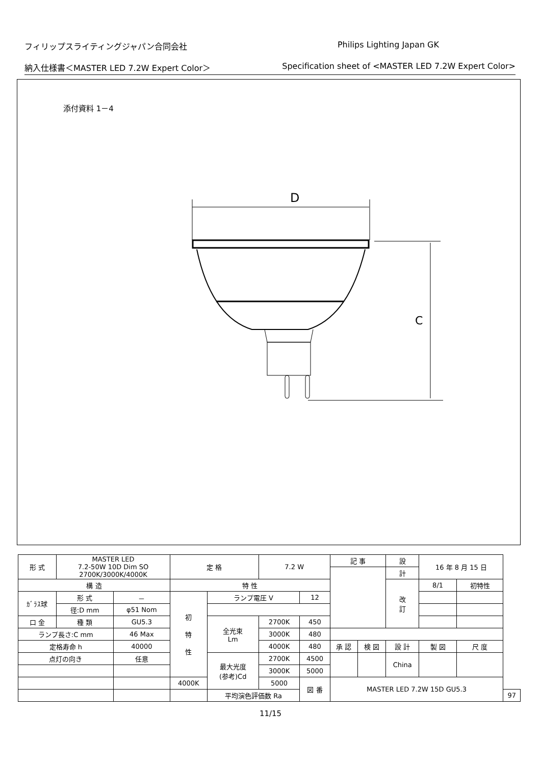フィリップスライティングジャパン合同会社 Philips Lighting Japan GK
納入仕様書＜MASTER LED 7.2W Expert Color＞ Specification sheet of <MASTER LED 7.2W Expert Color>
添付資料 1－4
D
C
| 形 式 | MASTER LED 7.2-50W 10D Dim SO 2700K/3000K/4000K | | 定 格 | | 7.2 W | | 記 事 | | | 設 | 16 年 8 月 15 日 | | | |
| | | | | | | | | | | 計 | | | | |
| 構 造 | | | 特 性 | | | | | | | 改 訂 | 8/1 | 初特性 | | |
| ｶﾞﾗｽ球 | 形 式 | － | 初 特 性 | ランプ電圧 V | | 12 | | | | | | | | |
| | 径:D mm | φ51 Nom | | | | | | | | | | | | |
| 口 金 | 種 類 | GU5.3 | | 全光束 Lm | 2700K | 450 | | | | | | | | |
| ランプ長さ:C mm | | 46 Max | | | 3000K | 480 | | | | | | | | |
| 定格寿命 h | | 40000 | | | 4000K | 480 | 承 認 | 検 図 | 設 計 | | 製 図 | | 尺 度 | |
| 点灯の向き | | 任意 | | 最大光度 (参考)Cd | 2700K | 4500 | | | China | | | | | |
| | | | | | 3000K | 5000 | | | | | | | | |
| | | | 4000K | | 5000 | 図 番 | MASTER LED 7.2W 15D GU5.3 | | | | | | | |
| | | | | 平均演色評価数 Ra | | | | | | | | | | 97 |
11/15